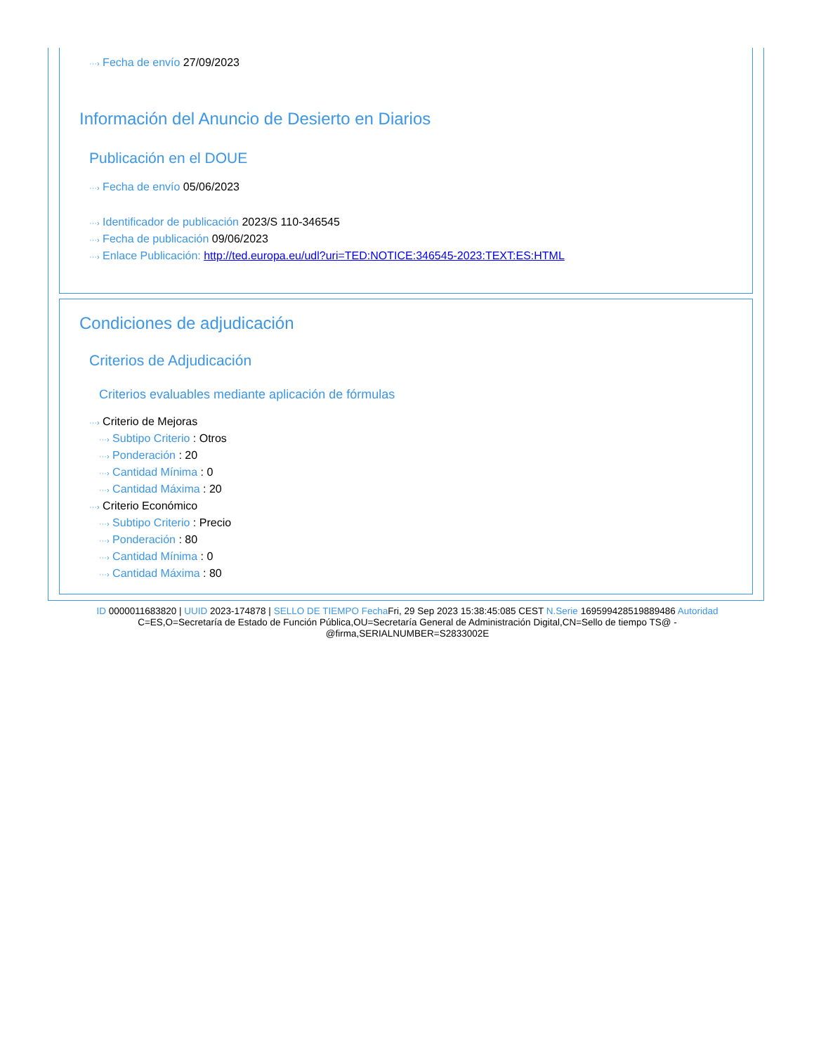···› Fecha de envío 27/09/2023
Información del Anuncio de Desierto en Diarios
Publicación en el DOUE
···› Fecha de envío 05/06/2023
···› Identificador de publicación 2023/S 110-346545
···› Fecha de publicación 09/06/2023
···› Enlace Publicación: http://ted.europa.eu/udl?uri=TED:NOTICE:346545-2023:TEXT:ES:HTML
Condiciones de adjudicación
Criterios de Adjudicación
Criterios evaluables mediante aplicación de fórmulas
···› Criterio de Mejoras
···› Subtipo Criterio : Otros
···› Ponderación : 20
···› Cantidad Mínima : 0
···› Cantidad Máxima : 20
···› Criterio Económico
···› Subtipo Criterio : Precio
···› Ponderación : 80
···› Cantidad Mínima : 0
···› Cantidad Máxima : 80
ID 0000011683820 | UUID 2023-174878 | SELLO DE TIEMPO Fecha Fri, 29 Sep 2023 15:38:45:085 CEST N.Serie 169599428519889486 Autoridad C=ES,O=Secretaría de Estado de Función Pública,OU=Secretaría General de Administración Digital,CN=Sello de tiempo TS@ - @firma,SERIALNUMBER=S2833002E